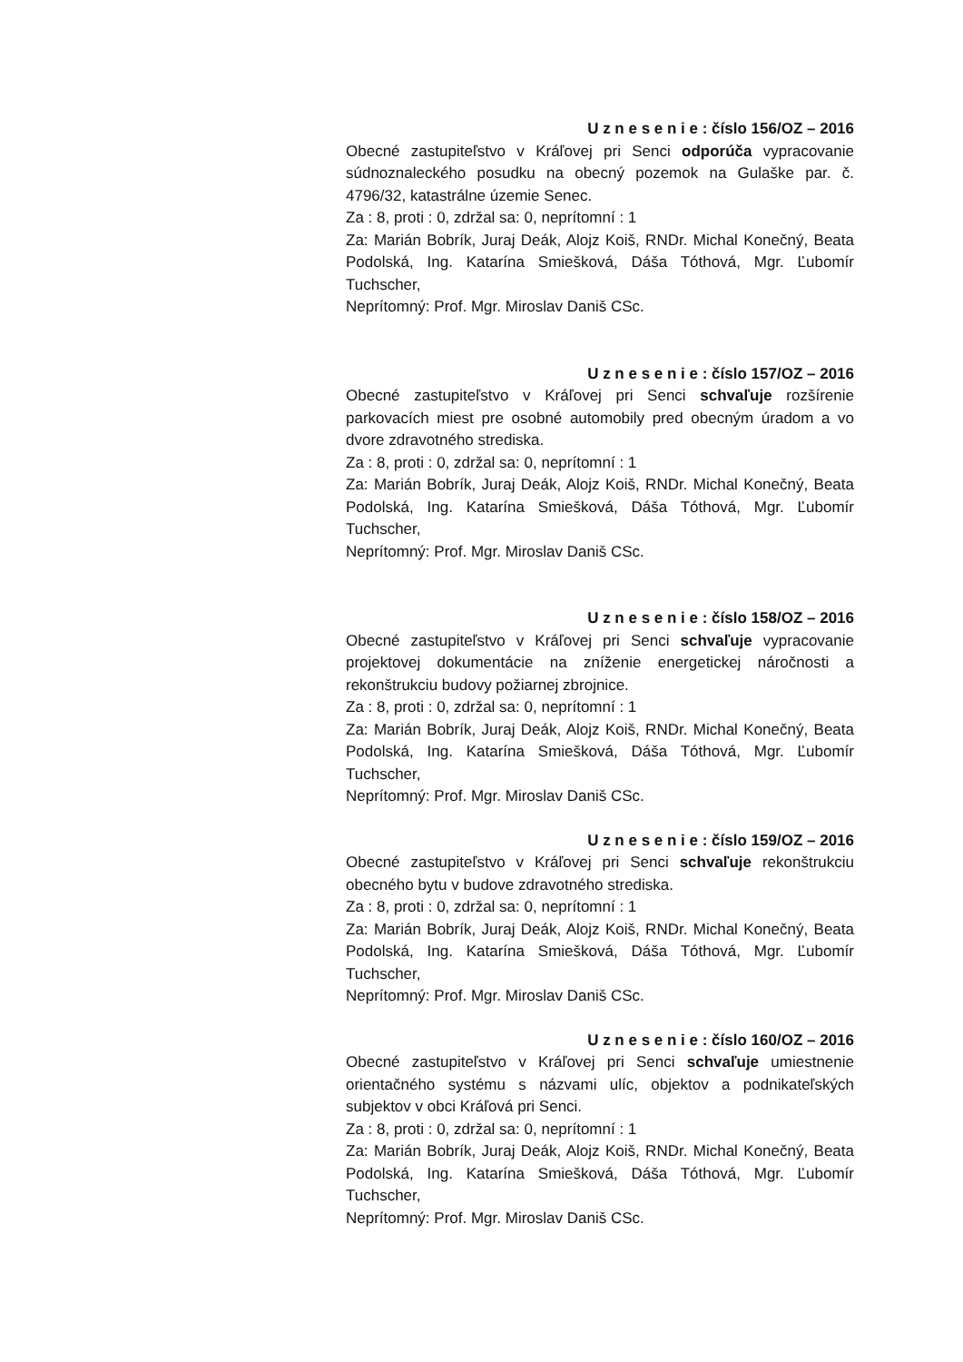U z n e s e n i e : číslo 156/OZ – 2016
Obecné zastupiteľstvo v Kráľovej pri Senci odporúča vypracovanie súdnoznaleckého posudku na obecný pozemok na Gulaške par. č. 4796/32, katastrálne územie Senec.
Za : 8, proti : 0, zdržal sa: 0, neprítomní : 1
Za: Marián Bobrík, Juraj Deák, Alojz Koiš, RNDr. Michal Konečný, Beata Podolská, Ing. Katarína Smiešková, Dáša Tóthová, Mgr. Ľubomír Tuchscher,
Neprítomný: Prof. Mgr. Miroslav Daniš CSc.
U z n e s e n i e : číslo 157/OZ – 2016
Obecné zastupiteľstvo v Kráľovej pri Senci schvaľuje rozšírenie parkovacích miest pre osobné automobily pred obecným úradom a vo dvore zdravotného strediska.
Za : 8, proti : 0, zdržal sa: 0, neprítomní : 1
Za: Marián Bobrík, Juraj Deák, Alojz Koiš, RNDr. Michal Konečný, Beata Podolská, Ing. Katarína Smiešková, Dáša Tóthová, Mgr. Ľubomír Tuchscher,
Neprítomný: Prof. Mgr. Miroslav Daniš CSc.
U z n e s e n i e : číslo 158/OZ – 2016
Obecné zastupiteľstvo v Kráľovej pri Senci schvaľuje vypracovanie projektovej dokumentácie na zníženie energetickej náročnosti a rekonštrukciu budovy požiarnej zbrojnice.
Za : 8, proti : 0, zdržal sa: 0, neprítomní : 1
Za: Marián Bobrík, Juraj Deák, Alojz Koiš, RNDr. Michal Konečný, Beata Podolská, Ing. Katarína Smiešková, Dáša Tóthová, Mgr. Ľubomír Tuchscher,
Neprítomný: Prof. Mgr. Miroslav Daniš CSc.
U z n e s e n i e : číslo 159/OZ – 2016
Obecné zastupiteľstvo v Kráľovej pri Senci schvaľuje rekonštrukciu obecného bytu v budove zdravotného strediska.
Za : 8, proti : 0, zdržal sa: 0, neprítomní : 1
Za: Marián Bobrík, Juraj Deák, Alojz Koiš, RNDr. Michal Konečný, Beata Podolská, Ing. Katarína Smiešková, Dáša Tóthová, Mgr. Ľubomír Tuchscher,
Neprítomný: Prof. Mgr. Miroslav Daniš CSc.
U z n e s e n i e : číslo 160/OZ – 2016
Obecné zastupiteľstvo v Kráľovej pri Senci schvaľuje umiestnenie orientačného systému s názvami ulíc, objektov a podnikateľských subjektov v obci Kráľová pri Senci.
Za : 8, proti : 0, zdržal sa: 0, neprítomní : 1
Za: Marián Bobrík, Juraj Deák, Alojz Koiš, RNDr. Michal Konečný, Beata Podolská, Ing. Katarína Smiešková, Dáša Tóthová, Mgr. Ľubomír Tuchscher,
Neprítomný: Prof. Mgr. Miroslav Daniš CSc.